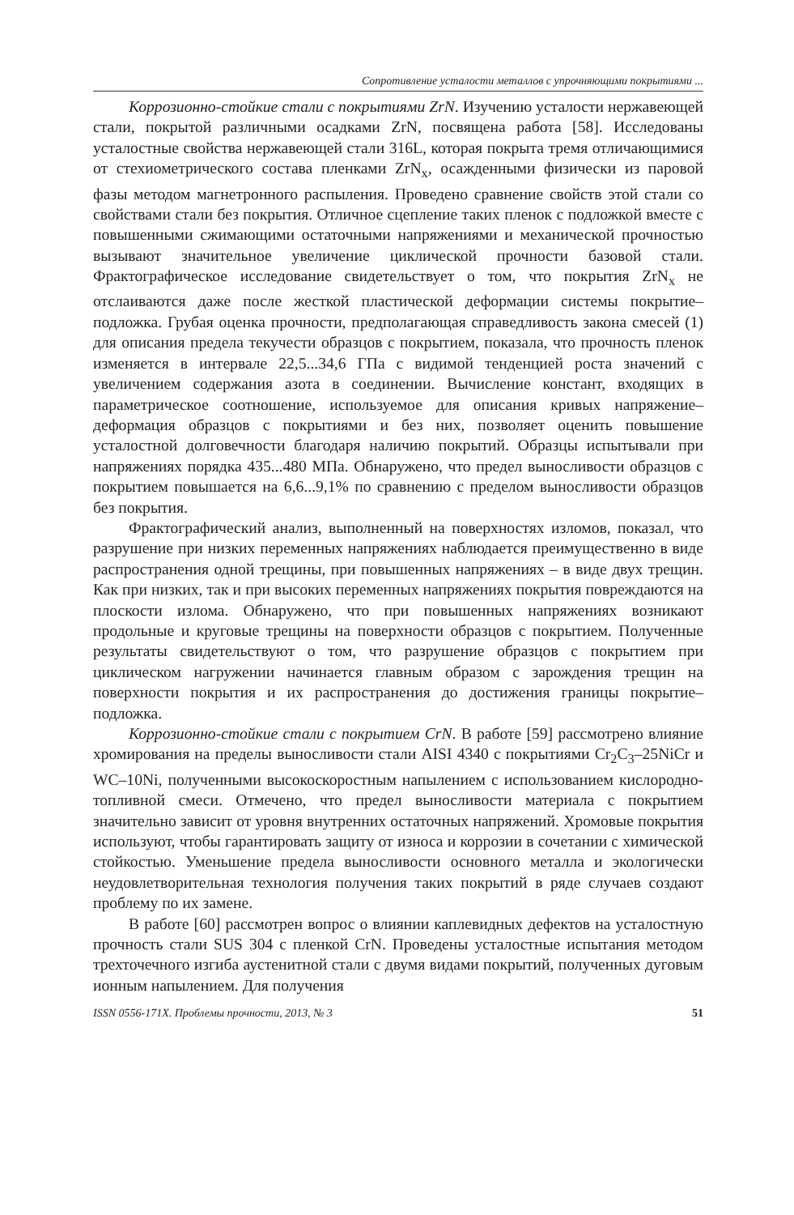Сопротивление усталости металлов с упрочняющими покрытиями ...
Коррозионно-стойкие стали с покрытиями ZrN. Изучению усталости нержавеющей стали, покрытой различными осадками ZrN, посвящена работа [58]. Исследованы усталостные свойства нержавеющей стали 316L, которая покрыта тремя отличающимися от стехиометрического состава пленками ZrN<sub>x</sub>, осажденными физически из паровой фазы методом магнетронного распыления. Проведено сравнение свойств этой стали со свойствами стали без покрытия. Отличное сцепление таких пленок с подложкой вместе с повышенными сжимающими остаточными напряжениями и механической прочностью вызывают значительное увеличение циклической прочности базовой стали. Фрактографическое исследование свидетельствует о том, что покрытия ZrN<sub>x</sub> не отслаиваются даже после жесткой пластической деформации системы покрытие–подложка. Грубая оценка прочности, предполагающая справедливость закона смесей (1) для описания предела текучести образцов с покрытием, показала, что прочность пленок изменяется в интервале 22,5...34,6 ГПа с видимой тенденцией роста значений с увеличением содержания азота в соединении. Вычисление констант, входящих в параметрическое соотношение, используемое для описания кривых напряжение–деформация образцов с покрытиями и без них, позволяет оценить повышение усталостной долговечности благодаря наличию покрытий. Образцы испытывали при напряжениях порядка 435...480 МПа. Обнаружено, что предел выносливости образцов с покрытием повышается на 6,6...9,1% по сравнению с пределом выносливости образцов без покрытия.
Фрактографический анализ, выполненный на поверхностях изломов, показал, что разрушение при низких переменных напряжениях наблюдается преимущественно в виде распространения одной трещины, при повышенных напряжениях – в виде двух трещин. Как при низких, так и при высоких переменных напряжениях покрытия повреждаются на плоскости излома. Обнаружено, что при повышенных напряжениях возникают продольные и круговые трещины на поверхности образцов с покрытием. Полученные результаты свидетельствуют о том, что разрушение образцов с покрытием при циклическом нагружении начинается главным образом с зарождения трещин на поверхности покрытия и их распространения до достижения границы покрытие–подложка.
Коррозионно-стойкие стали с покрытием CrN. В работе [59] рассмотрено влияние хромирования на пределы выносливости стали AISI 4340 с покрытиями Cr<sub>2</sub>C<sub>3</sub>–25NiCr и WC–10Ni, полученными высокоскоростным напылением с использованием кислородно-топливной смеси. Отмечено, что предел выносливости материала с покрытием значительно зависит от уровня внутренних остаточных напряжений. Хромовые покрытия используют, чтобы гарантировать защиту от износа и коррозии в сочетании с химической стойкостью. Уменьшение предела выносливости основного металла и экологически неудовлетворительная технология получения таких покрытий в ряде случаев создают проблему по их замене.
В работе [60] рассмотрен вопрос о влиянии каплевидных дефектов на усталостную прочность стали SUS 304 с пленкой CrN. Проведены усталостные испытания методом трехточечного изгиба аустенитной стали с двумя видами покрытий, полученных дуговым ионным напылением. Для получения
ISSN 0556-171X. Проблемы прочности, 2013, № 3 51